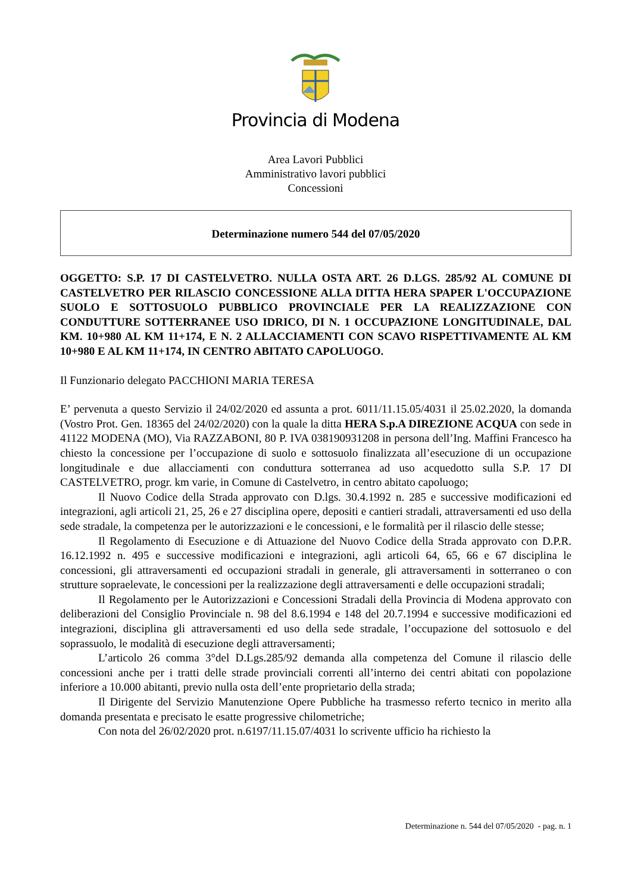Provincia di Modena
Area Lavori Pubblici
Amministrativo lavori pubblici
Concessioni
Determinazione numero 544 del 07/05/2020
OGGETTO: S.P. 17 DI CASTELVETRO. NULLA OSTA ART. 26 D.LGS. 285/92 AL COMUNE DI CASTELVETRO PER RILASCIO CONCESSIONE ALLA DITTA HERA SPAPER L'OCCUPAZIONE SUOLO E SOTTOSUOLO PUBBLICO PROVINCIALE PER LA REALIZZAZIONE CON CONDUTTURE SOTTERRANEE USO IDRICO, DI N. 1 OCCUPAZIONE LONGITUDINALE, DAL KM. 10+980 AL KM 11+174, E N. 2 ALLACCIAMENTI CON SCAVO RISPETTIVAMENTE AL KM 10+980 E AL KM 11+174, IN CENTRO ABITATO CAPOLUOGO.
Il Funzionario delegato PACCHIONI MARIA TERESA
E’ pervenuta a questo Servizio il 24/02/2020 ed assunta a prot. 6011/11.15.05/4031 il 25.02.2020, la domanda (Vostro Prot. Gen. 18365 del 24/02/2020) con la quale la ditta HERA S.p.A DIREZIONE ACQUA con sede in 41122 MODENA (MO), Via RAZZABONI, 80 P. IVA 038190931208 in persona dell’Ing. Maffini Francesco ha chiesto la concessione per l’occupazione di suolo e sottosuolo finalizzata all’esecuzione di un occupazione longitudinale e due allacciamenti con conduttura sotterranea ad uso acquedotto sulla S.P. 17 DI CASTELVETRO, progr. km varie, in Comune di Castelvetro, in centro abitato capoluogo;
Il Nuovo Codice della Strada approvato con D.lgs. 30.4.1992 n. 285 e successive modificazioni ed integrazioni, agli articoli 21, 25, 26 e 27 disciplina opere, depositi e cantieri stradali, attraversamenti ed uso della sede stradale, la competenza per le autorizzazioni e le concessioni, e le formalità per il rilascio delle stesse;
Il Regolamento di Esecuzione e di Attuazione del Nuovo Codice della Strada approvato con D.P.R. 16.12.1992 n. 495 e successive modificazioni e integrazioni, agli articoli 64, 65, 66 e 67 disciplina le concessioni, gli attraversamenti ed occupazioni stradali in generale, gli attraversamenti in sotterraneo o con strutture sopraelevate, le concessioni per la realizzazione degli attraversamenti e delle occupazioni stradali;
Il Regolamento per le Autorizzazioni e Concessioni Stradali della Provincia di Modena approvato con deliberazioni del Consiglio Provinciale n. 98 del 8.6.1994 e 148 del 20.7.1994 e successive modificazioni ed integrazioni, disciplina gli attraversamenti ed uso della sede stradale, l’occupazione del sottosuolo e del soprassuolo, le modalità di esecuzione degli attraversamenti;
L’articolo 26 comma 3°del D.Lgs.285/92 demanda alla competenza del Comune il rilascio delle concessioni anche per i tratti delle strade provinciali correnti all’interno dei centri abitati con popolazione inferiore a 10.000 abitanti, previo nulla osta dell’ente proprietario della strada;
Il Dirigente del Servizio Manutenzione Opere Pubbliche ha trasmesso referto tecnico in merito alla domanda presentata e precisato le esatte progressive chilometriche;
Con nota del 26/02/2020 prot. n.6197/11.15.07/4031 lo scrivente ufficio ha richiesto la
Determinazione n. 544 del 07/05/2020 - pag. n. 1